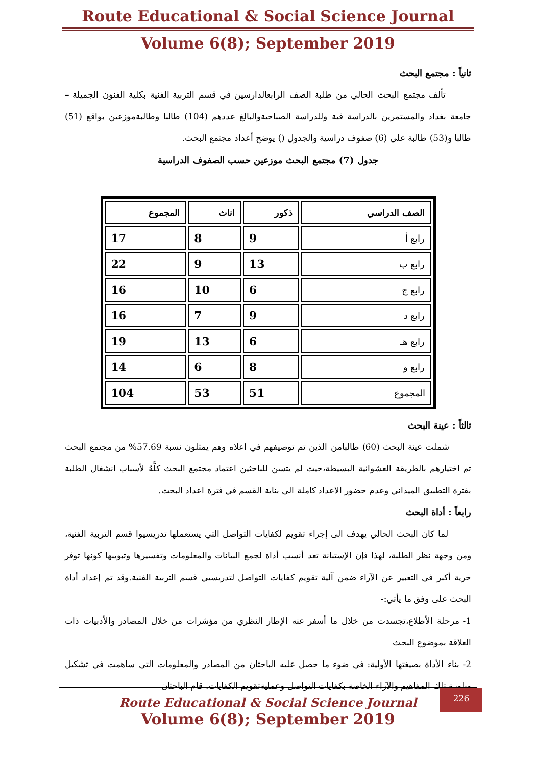Route Educational & Social Science Journal
Volume 6(8); September 2019
ثانياً : مجتمع البحث
تألف مجتمع البحث الحالي من طلبة الصف الرابعالدارسين في قسم التربية الفنية بكلية الفنون الجميلة – جامعة بغداد والمستمرين بالدراسة فية وللدراسة الصباحيةوالبالغ عددهم (104) طالبا وطالبةموزعين بواقع (51) طالبا و(53) طالبة على (6) صفوف دراسية والجدول () يوضح أعداد مجتمع البحث.
جدول (7) مجتمع البحث موزعين حسب الصفوف الدراسية
| الصف الدراسي | ذكور | اناث | المجموع |
| --- | --- | --- | --- |
| رابع أ | 9 | 8 | 17 |
| رابع ب | 13 | 9 | 22 |
| رابع ج | 6 | 10 | 16 |
| رابع د | 9 | 7 | 16 |
| رابع هـ | 6 | 13 | 19 |
| رابع و | 8 | 6 | 14 |
| المجموع | 51 | 53 | 104 |
ثالثاً : عينة البحث
شملت عينة البحث (60) طالبامن الذين تم توصيفهم في اعلاه وهم يمثلون نسبة 57.69% من مجتمع البحث تم اختيارهم بالطريقة العشوائية البسيطة،حيث لم يتسن للباحثين اعتماد مجتمع البحث كلَّهُ لأسباب انشغال الطلبة بفترة التطبيق الميداني وعدم حضور الاعداد كاملة الى بناية القسم في فترة اعداد البحث.
رابعاً : أداة البحث
لما كان البحث الحالي يهدف الى إجراء تقويم لكفايات التواصل التي يستعملها تدريسيوا قسم التربية الفنية، ومن وجهة نظر الطلبة، لهذا فإن الإستبانة تعد أنسب أداة لجمع البيانات والمعلومات وتفسيرها وتبويبها كونها توفر حرية أكبر في التعبير عن الآراء ضمن آلية تقويم كفايات التواصل لتدريسيي قسم التربية الفنية.وقد تم إعداد أداة البحث على وفق ما يأتي:-
1- مرحلة الأطلاع،تجسدت من خلال ما أسفر عنه الإطار النظري من مؤشرات من خلال المصادر والأدبيات ذات العلاقة بموضوع البحث
2- بناء الأداة بصيغتها الأولية: في ضوء ما حصل عليه الباحثان من المصادر والمعلومات التي ساهمت في تشكيل وبلورة تلك المفاهيم والآراء الخاصة بكفايات التواصل وعمليةتقويم الكفايات، قام الباحثان
226
Route Educational & Social Science Journal
Volume 6(8); September 2019